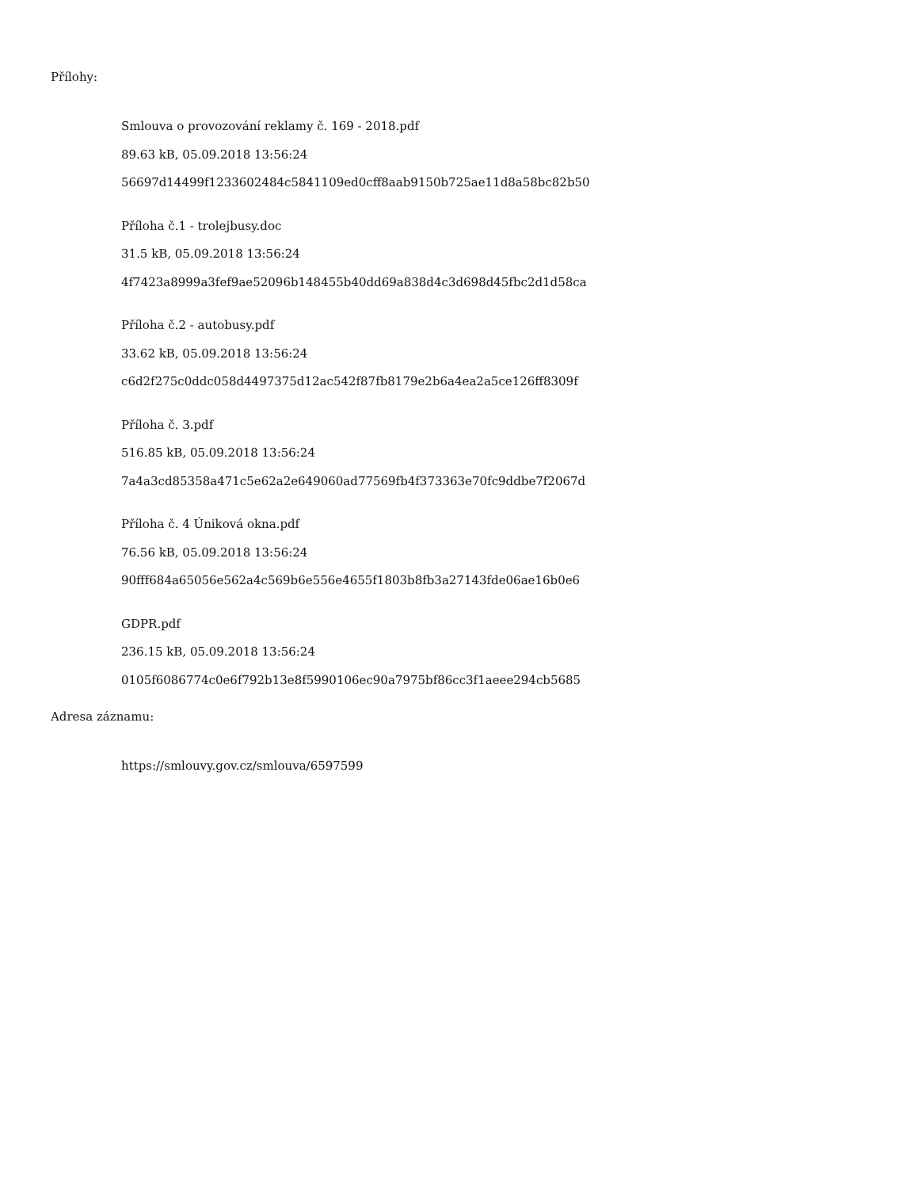Přílohy:
Smlouva o provozování reklamy č. 169 - 2018.pdf
89.63 kB, 05.09.2018 13:56:24
56697d14499f1233602484c5841109ed0cff8aab9150b725ae11d8a58bc82b50
Příloha č.1 - trolejbusy.doc
31.5 kB, 05.09.2018 13:56:24
4f7423a8999a3fef9ae52096b148455b40dd69a838d4c3d698d45fbc2d1d58ca
Příloha č.2 - autobusy.pdf
33.62 kB, 05.09.2018 13:56:24
c6d2f275c0ddc058d4497375d12ac542f87fb8179e2b6a4ea2a5ce126ff8309f
Příloha č. 3.pdf
516.85 kB, 05.09.2018 13:56:24
7a4a3cd85358a471c5e62a2e649060ad77569fb4f373363e70fc9ddbe7f2067d
Příloha č. 4 Úniková okna.pdf
76.56 kB, 05.09.2018 13:56:24
90fff684a65056e562a4c569b6e556e4655f1803b8fb3a27143fde06ae16b0e6
GDPR.pdf
236.15 kB, 05.09.2018 13:56:24
0105f6086774c0e6f792b13e8f5990106ec90a7975bf86cc3f1aeee294cb5685
Adresa záznamu:
https://smlouvy.gov.cz/smlouva/6597599